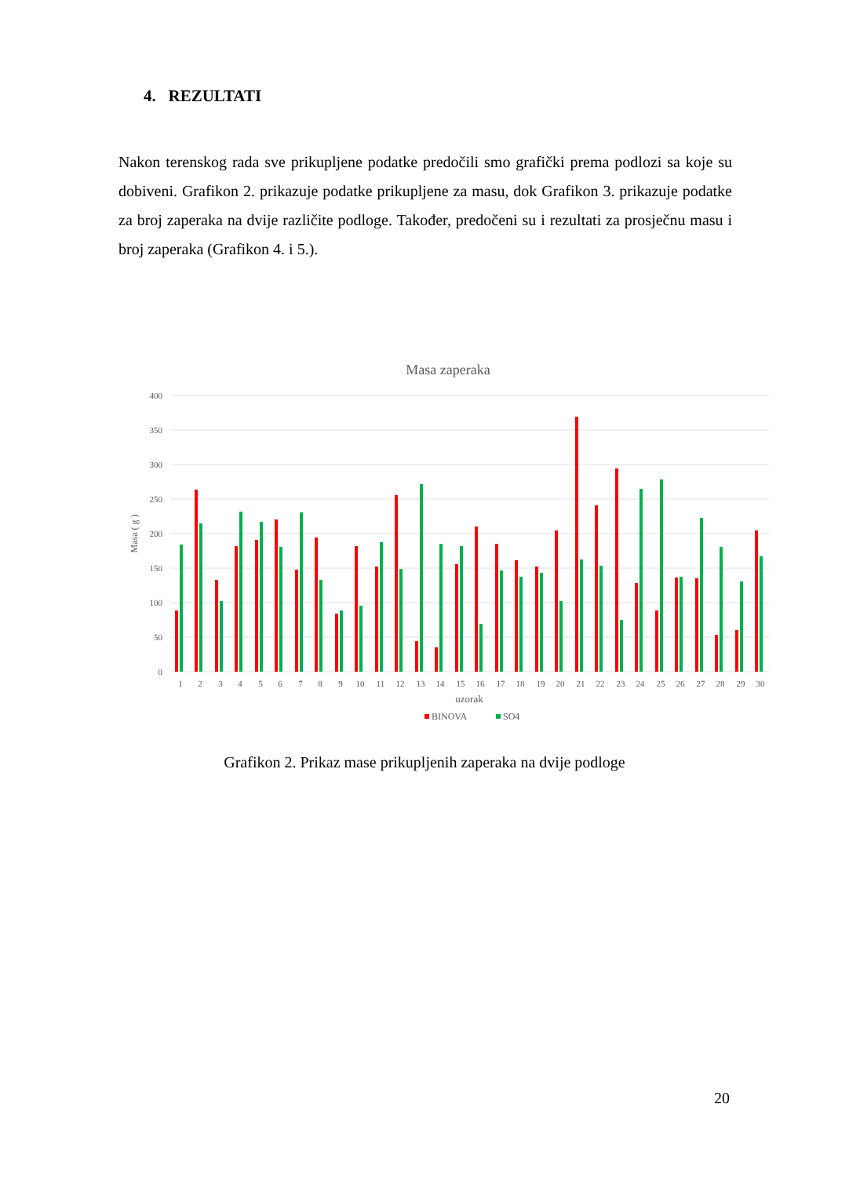4. REZULTATI
Nakon terenskog rada sve prikupljene podatke predočili smo grafički prema podlozi sa koje su dobiveni. Grafikon 2. prikazuje podatke prikupljene za masu, dok Grafikon 3. prikazuje podatke za broj zaperaka na dvije različite podloge. Također, predočeni su i rezultati za prosječnu masu i broj zaperaka (Grafikon 4. i 5.).
Masa zaperaka
400
350
300
250
200
150
100
50
0
Masa ( g )
1
2
3
4
5
6
7
8
9
10
11
12
13
14
15
16
17
18
19
20
21
22
23
24
25
26
27
28
29
30
uzorak
BINOVA
SO4
Grafikon 2. Prikaz mase prikupljenih zaperaka na dvije podloge
20